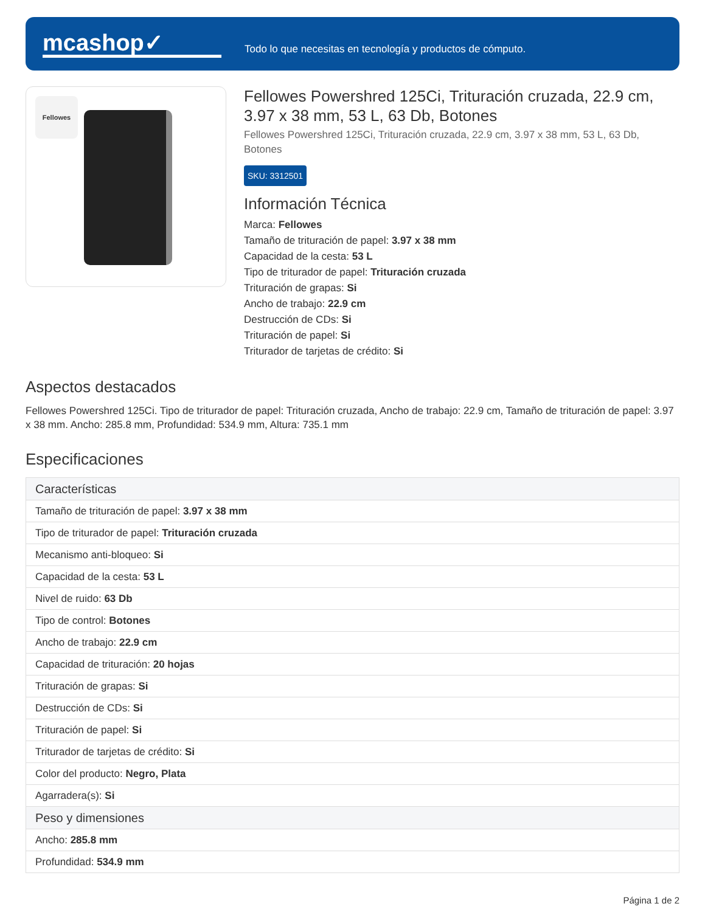mcashop✓
Todo lo que necesitas en tecnología y productos de cómputo.
Fellowes
Fellowes Powershred 125Ci, Trituración cruzada, 22.9 cm, 3.97 x 38 mm, 53 L, 63 Db, Botones
Fellowes Powershred 125Ci, Trituración cruzada, 22.9 cm, 3.97 x 38 mm, 53 L, 63 Db, Botones
SKU: 3312501
Información Técnica
Marca: Fellowes
Tamaño de trituración de papel: 3.97 x 38 mm
Capacidad de la cesta: 53 L
Tipo de triturador de papel: Trituración cruzada
Trituración de grapas: Si
Ancho de trabajo: 22.9 cm
Destrucción de CDs: Si
Trituración de papel: Si
Triturador de tarjetas de crédito: Si
Aspectos destacados
Fellowes Powershred 125Ci. Tipo de triturador de papel: Trituración cruzada, Ancho de trabajo: 22.9 cm, Tamaño de trituración de papel: 3.97 x 38 mm. Ancho: 285.8 mm, Profundidad: 534.9 mm, Altura: 735.1 mm
Especificaciones
| Características |
| --- |
| Tamaño de trituración de papel: 3.97 x 38 mm |
| Tipo de triturador de papel: Trituración cruzada |
| Mecanismo anti-bloqueo: Si |
| Capacidad de la cesta: 53 L |
| Nivel de ruido: 63 Db |
| Tipo de control: Botones |
| Ancho de trabajo: 22.9 cm |
| Capacidad de trituración: 20 hojas |
| Trituración de grapas: Si |
| Destrucción de CDs: Si |
| Trituración de papel: Si |
| Triturador de tarjetas de crédito: Si |
| Color del producto: Negro, Plata |
| Agarradera(s): Si |
| Peso y dimensiones |
| Ancho: 285.8 mm |
| Profundidad: 534.9 mm |
Página 1 de 2